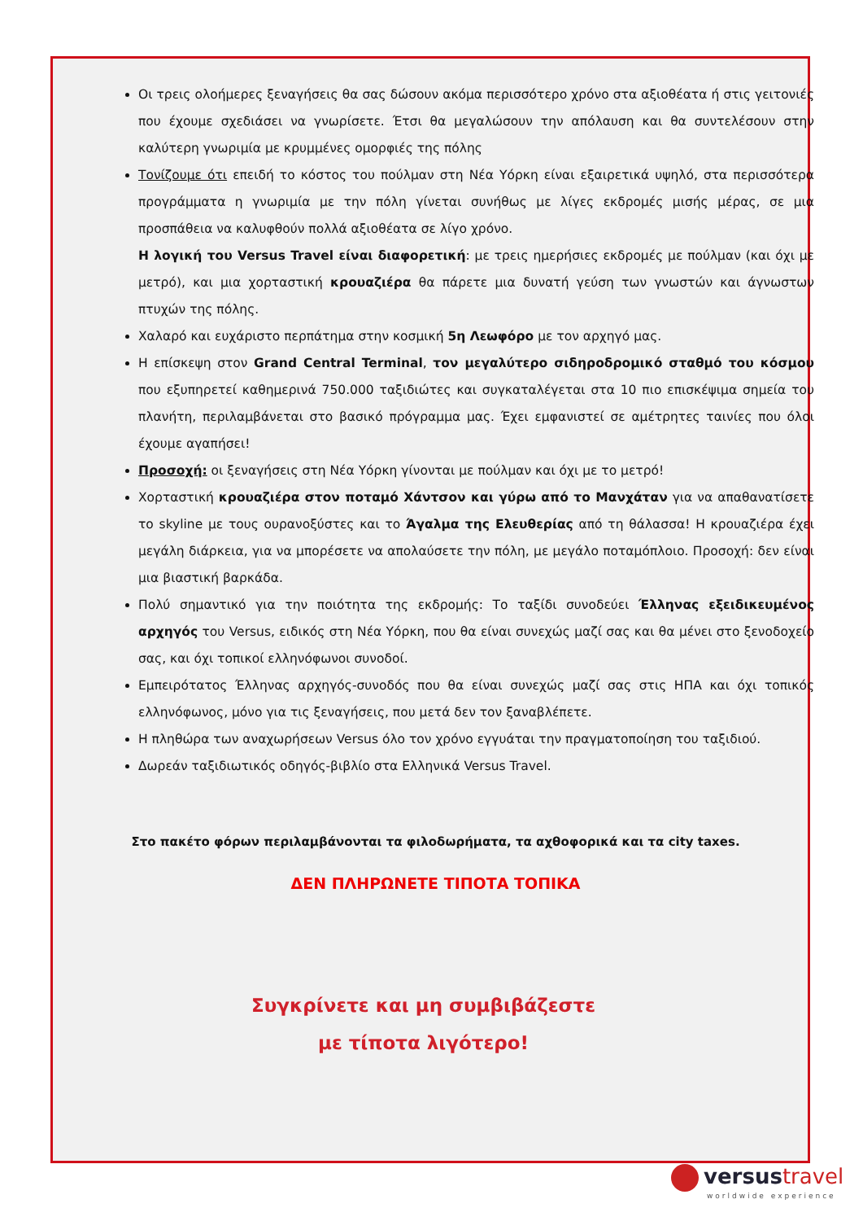Οι τρεις ολοήμερες ξεναγήσεις θα σας δώσουν ακόμα περισσότερο χρόνο στα αξιοθέατα ή στις γειτονιές που έχουμε σχεδιάσει να γνωρίσετε. Έτσι θα μεγαλώσουν την απόλαυση και θα συντελέσουν στην καλύτερη γνωριμία με κρυμμένες ομορφιές της πόλης
Τονίζουμε ότι επειδή το κόστος του πούλμαν στη Νέα Υόρκη είναι εξαιρετικά υψηλό, στα περισσότερα προγράμματα η γνωριμία με την πόλη γίνεται συνήθως με λίγες εκδρομές μισής μέρας, σε μια προσπάθεια να καλυφθούν πολλά αξιοθέατα σε λίγο χρόνο.
Η λογική του Versus Travel είναι διαφορετική: με τρεις ημερήσιες εκδρομές με πούλμαν (και όχι με μετρό), και μια χορταστική κρουαζιέρα θα πάρετε μια δυνατή γεύση των γνωστών και άγνωστων πτυχών της πόλης.
Χαλαρό και ευχάριστο περπάτημα στην κοσμική 5η Λεωφόρο με τον αρχηγό μας.
Η επίσκεψη στον Grand Central Terminal, τον μεγαλύτερο σιδηροδρομικό σταθμό του κόσμου που εξυπηρετεί καθημερινά 750.000 ταξιδιώτες και συγκαταλέγεται στα 10 πιο επισκέψιμα σημεία του πλανήτη, περιλαμβάνεται στο βασικό πρόγραμμα μας. Έχει εμφανιστεί σε αμέτρητες ταινίες που όλοι έχουμε αγαπήσει!
Προσοχή: οι ξεναγήσεις στη Νέα Υόρκη γίνονται με πούλμαν και όχι με το μετρό!
Χορταστική κρουαζιέρα στον ποταμό Χάντσον και γύρω από το Μανχάταν για να απαθανατίσετε το skyline με τους ουρανοξύστες και το Άγαλμα της Ελευθερίας από τη θάλασσα! Η κρουαζιέρα έχει μεγάλη διάρκεια, για να μπορέσετε να απολαύσετε την πόλη, με μεγάλο ποταμόπλοιο. Προσοχή: δεν είναι μια βιαστική βαρκάδα.
Πολύ σημαντικό για την ποιότητα της εκδρομής: Το ταξίδι συνοδεύει Έλληνας εξειδικευμένος αρχηγός του Versus, ειδικός στη Νέα Υόρκη, που θα είναι συνεχώς μαζί σας και θα μένει στο ξενοδοχείο σας, και όχι τοπικοί ελληνόφωνοι συνοδοί.
Εμπειρότατος Έλληνας αρχηγός-συνοδός που θα είναι συνεχώς μαζί σας στις ΗΠΑ και όχι τοπικός ελληνόφωνος, μόνο για τις ξεναγήσεις, που μετά δεν τον ξαναβλέπετε.
Η πληθώρα των αναχωρήσεων Versus όλο τον χρόνο εγγυάται την πραγματοποίηση του ταξιδιού.
Δωρεάν ταξιδιωτικός οδηγός-βιβλίο στα Ελληνικά Versus Travel.
Στο πακέτο φόρων περιλαμβάνονται τα φιλοδωρήματα, τα αχθοφορικά και τα city taxes.
ΔΕΝ ΠΛΗΡΩΝΕΤΕ ΤΙΠΟΤΑ ΤΟΠΙΚΑ
Συγκρίνετε και μη συμβιβάζεστε
με τίποτα λιγότερο!
versustravel
worldwide experience